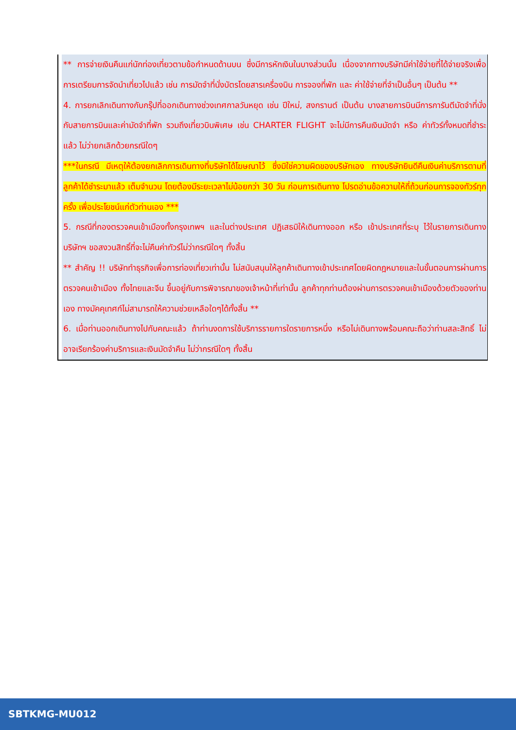** การจ่ายเงินคืนแก่นักท่องเที่ยวตามข้อกำหนดด้านบน ซึ่งมีการหักเงินในบางส่วนนั้น เนื่องจากทางบริษัทมีค่าใช้จ่ายที่ได้จ่ายจริงเพื่อการเตรียมการจัดนำเที่ยวไปแล้ว เช่น การมัดจำที่นั่งบัตรโดยสารเครื่องบิน การจองที่พัก และ ค่าใช้จ่ายที่จำเป็นอื่นๆ เป็นต้น **
4. การยกเลิกเดินทางกับกรุ๊ปที่ออกเดินทางช่วงเทศกาลวันหยุด เช่น ปีใหม่, สงกรานต์ เป็นต้น บางสายการบินมีการการันตีมัดจำที่นั่งกับสายการบินและค่ามัดจำที่พัก รวมถึงเที่ยวบินพิเศษ เช่น CHARTER FLIGHT จะไม่มีการคืนเงินมัดจำ หรือ ค่าทัวร์ทั้งหมดที่ชำระแล้ว ไม่ว่ายกเลิกด้วยกรณีใดๆ
***ในกรณี มีเหตุให้ต้องยกเลิกการเดินทางที่บริษัทได้โฆษณาไว้ ซึ่งมิใช่ความผิดของบริษัทเอง ทางบริษัทยินดีคืนเงินค่าบริการตามที่ลูกค้าได้ชำระมาแล้ว เต็มจำนวน โดยต้องมีระยะเวลาไม่น้อยกว่า 30 วัน ก่อนการเดินทาง โปรดอ่านข้อความให้ถี่ถ้วนก่อนการจองทัวร์ทุกครั้ง เพื่อประโยชน์แก่ตัวท่านเอง ***
5. กรณีที่กองตรวจคนเข้าเมืองทั้งกรุงเทพฯ และในต่างประเทศ ปฏิเสธมิให้เดินทางออก หรือ เข้าประเทศที่ระบุ ไว้ในรายการเดินทาง บริษัทฯ ขอสงวนสิทธิ์ที่จะไม่คืนค่าทัวร์ไม่ว่ากรณีใดๆ ทั้งสิ้น
** สำคัญ !! บริษัททำธุรกิจเพื่อการท่องเที่ยวเท่านั้น ไม่สนับสนุนให้ลูกค้าเดินทางเข้าประเทศโดยผิดกฎหมายและในขั้นตอนการผ่านการตรวจคนเข้าเมือง ทั้งไทยและจีน ขึ้นอยู่กับการพิจารณาของเจ้าหน้าที่เท่านั้น ลูกค้าทุกท่านต้องผ่านการตรวจคนเข้าเมืองด้วยตัวของท่านเอง ทางมัคคุเทศก์ไม่สามารถให้ความช่วยเหลือใดๆได้ทั้งสิ้น **
6. เมื่อท่านออกเดินทางไปกับคณะแล้ว ถ้าท่านงดการใช้บริการรายการใดรายการหนึ่ง หรือไม่เดินทางพร้อมคณะถือว่าท่านสละสิทธิ์ ไม่อาจเรียกร้องค่าบริการและเงินมัดจำคืน ไม่ว่ากรณีใดๆ ทั้งสิ้น
SBTKMG-MU012